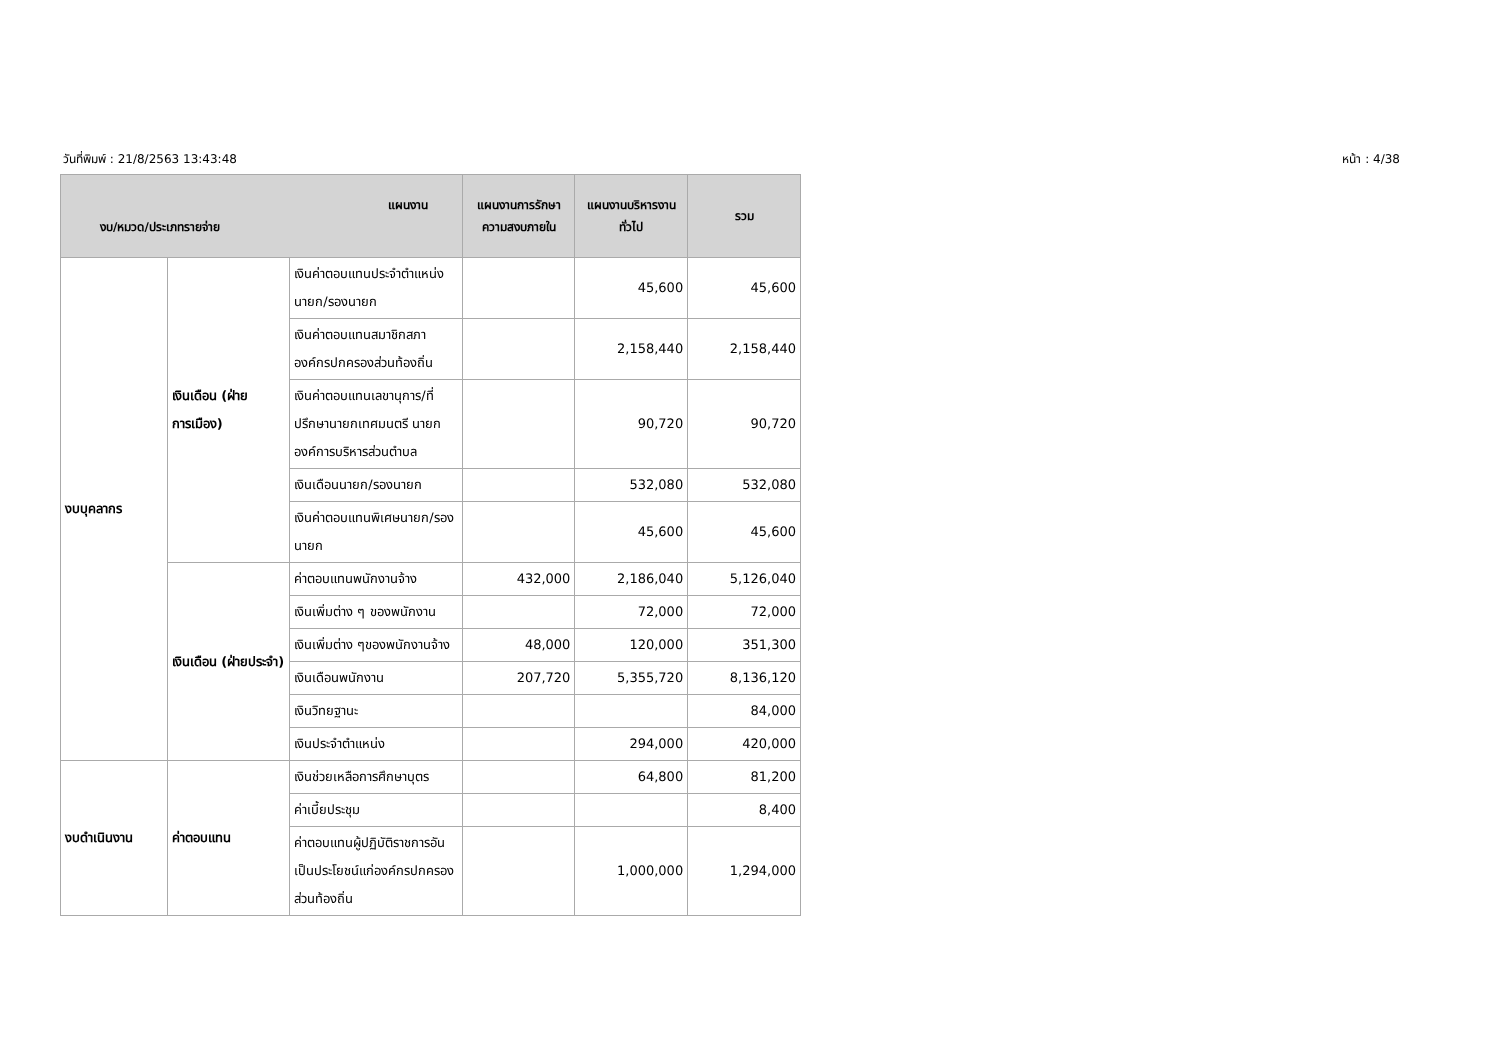วันที่พิมพ์ : 21/8/2563 13:43:48 หน้า : 4/38
| แผนงาน งบ/หมวด/ประเภทรายจ่าย | | | แผนงานการรักษาความสงบภายใน | แผนงานบริหารงานทั่วไป | รวม |
| --- | --- | --- | --- | --- | --- |
| งบบุคลากร | เงินเดือน (ฝ่ายการเมือง) | เงินค่าตอบแทนประจำตำแหน่งนายก/รองนายก | | 45,600 | 45,600 |
| | | เงินค่าตอบแทนสมาชิกสภาองค์กรปกครองส่วนท้องถิ่น | | 2,158,440 | 2,158,440 |
| | | เงินค่าตอบแทนเลขานุการ/ที่ปรึกษานายกเทศมนตรี นายกองค์การบริหารส่วนตำบล | | 90,720 | 90,720 |
| | | เงินเดือนนายก/รองนายก | | 532,080 | 532,080 |
| | | เงินค่าตอบแทนพิเศษนายก/รองนายก | | 45,600 | 45,600 |
| | เงินเดือน (ฝ่ายประจำ) | ค่าตอบแทนพนักงานจ้าง | 432,000 | 2,186,040 | 5,126,040 |
| | | เงินเพิ่มต่าง ๆ ของพนักงาน | | 72,000 | 72,000 |
| | | เงินเพิ่มต่าง ๆของพนักงานจ้าง | 48,000 | 120,000 | 351,300 |
| | | เงินเดือนพนักงาน | 207,720 | 5,355,720 | 8,136,120 |
| | | เงินวิทยฐานะ | | | 84,000 |
| | | เงินประจำตำแหน่ง | | 294,000 | 420,000 |
| งบดำเนินงาน | ค่าตอบแทน | เงินช่วยเหลือการศึกษาบุตร | | 64,800 | 81,200 |
| | | ค่าเบี้ยประชุม | | | 8,400 |
| | | ค่าตอบแทนผู้ปฏิบัติราชการอันเป็นประโยชน์แก่องค์กรปกครองส่วนท้องถิ่น | | 1,000,000 | 1,294,000 |